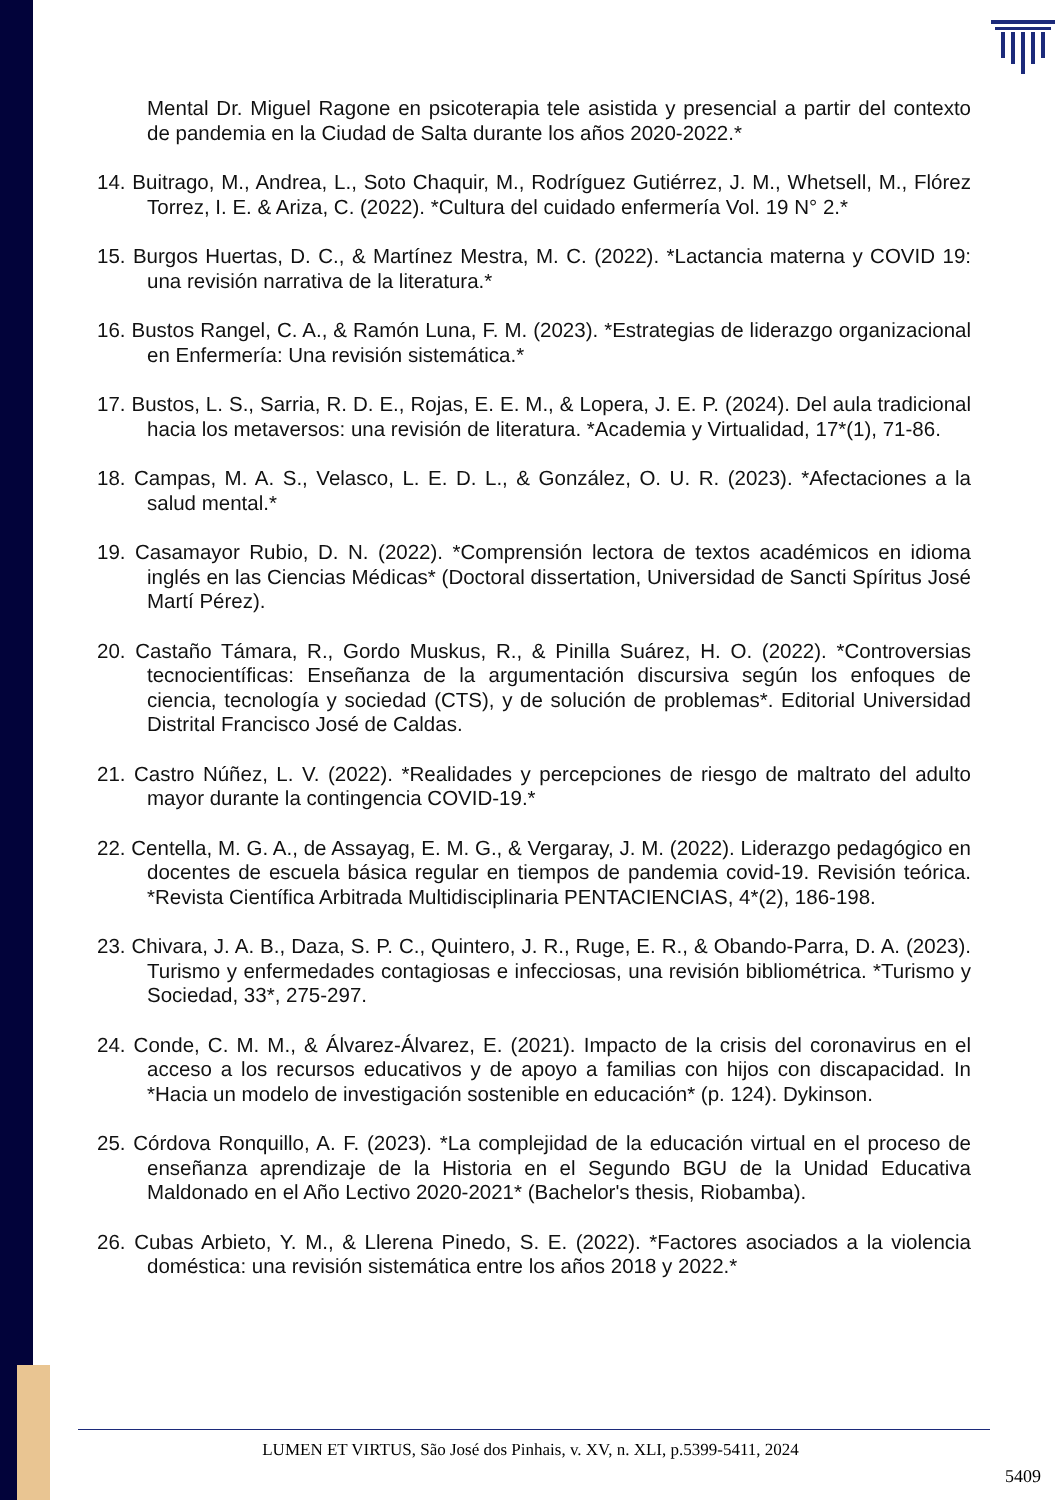Mental Dr. Miguel Ragone en psicoterapia tele asistida y presencial a partir del contexto de pandemia en la Ciudad de Salta durante los años 2020-2022.*
14. Buitrago, M., Andrea, L., Soto Chaquir, M., Rodríguez Gutiérrez, J. M., Whetsell, M., Flórez Torrez, I. E. & Ariza, C. (2022). *Cultura del cuidado enfermería Vol. 19 N° 2.*
15. Burgos Huertas, D. C., & Martínez Mestra, M. C. (2022). *Lactancia materna y COVID 19: una revisión narrativa de la literatura.*
16. Bustos Rangel, C. A., & Ramón Luna, F. M. (2023). *Estrategias de liderazgo organizacional en Enfermería: Una revisión sistemática.*
17. Bustos, L. S., Sarria, R. D. E., Rojas, E. E. M., & Lopera, J. E. P. (2024). Del aula tradicional hacia los metaversos: una revisión de literatura. *Academia y Virtualidad, 17*(1), 71-86.
18. Campas, M. A. S., Velasco, L. E. D. L., & González, O. U. R. (2023). *Afectaciones a la salud mental.*
19. Casamayor Rubio, D. N. (2022). *Comprensión lectora de textos académicos en idioma inglés en las Ciencias Médicas* (Doctoral dissertation, Universidad de Sancti Spíritus José Martí Pérez).
20. Castaño Támara, R., Gordo Muskus, R., & Pinilla Suárez, H. O. (2022). *Controversias tecnocientíficas: Enseñanza de la argumentación discursiva según los enfoques de ciencia, tecnología y sociedad (CTS), y de solución de problemas*. Editorial Universidad Distrital Francisco José de Caldas.
21. Castro Núñez, L. V. (2022). *Realidades y percepciones de riesgo de maltrato del adulto mayor durante la contingencia COVID-19.*
22. Centella, M. G. A., de Assayag, E. M. G., & Vergaray, J. M. (2022). Liderazgo pedagógico en docentes de escuela básica regular en tiempos de pandemia covid-19. Revisión teórica. *Revista Científica Arbitrada Multidisciplinaria PENTACIENCIAS, 4*(2), 186-198.
23. Chivara, J. A. B., Daza, S. P. C., Quintero, J. R., Ruge, E. R., & Obando-Parra, D. A. (2023). Turismo y enfermedades contagiosas e infecciosas, una revisión bibliométrica. *Turismo y Sociedad, 33*, 275-297.
24. Conde, C. M. M., & Álvarez-Álvarez, E. (2021). Impacto de la crisis del coronavirus en el acceso a los recursos educativos y de apoyo a familias con hijos con discapacidad. In *Hacia un modelo de investigación sostenible en educación* (p. 124). Dykinson.
25. Córdova Ronquillo, A. F. (2023). *La complejidad de la educación virtual en el proceso de enseñanza aprendizaje de la Historia en el Segundo BGU de la Unidad Educativa Maldonado en el Año Lectivo 2020-2021* (Bachelor's thesis, Riobamba).
26. Cubas Arbieto, Y. M., & Llerena Pinedo, S. E. (2022). *Factores asociados a la violencia doméstica: una revisión sistemática entre los años 2018 y 2022.*
LUMEN ET VIRTUS, São José dos Pinhais, v. XV, n. XLI, p.5399-5411, 2024
5409